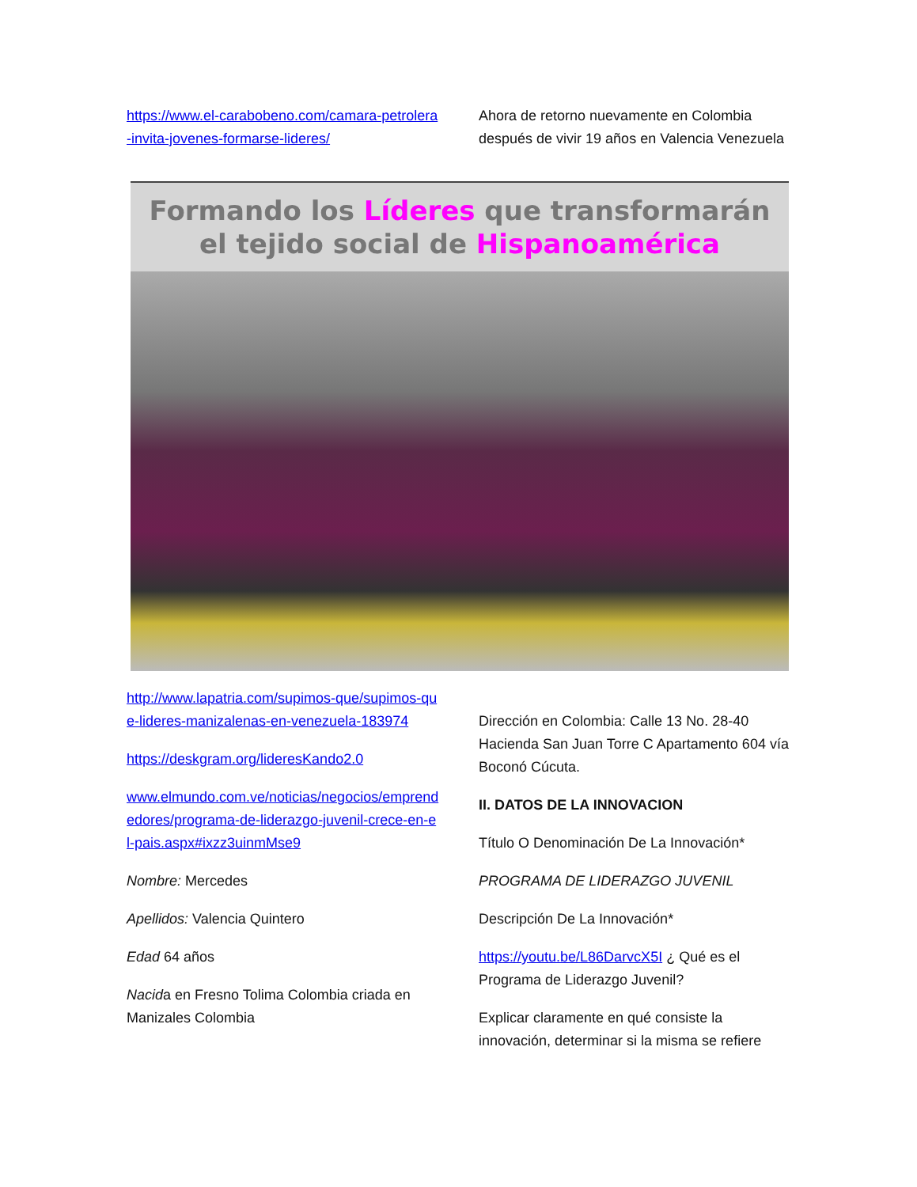https://www.el-carabobeno.com/camara-petrolera-invita-jovenes-formarse-lideres/
Ahora de retorno nuevamente en Colombia después de vivir 19 años en Valencia Venezuela
Formando los Líderes que transformarán
el tejido social de Hispanoamérica
http://www.lapatria.com/supimos-que/supimos-que-lideres-manizalenas-en-venezuela-183974
https://deskgram.org/lideresKando2.0
www.elmundo.com.ve/noticias/negocios/emprendedores/programa-de-liderazgo-juvenil-crece-en-el-pais.aspx#ixzz3uinmMse9
Nombre: Mercedes
Apellidos: Valencia Quintero
Edad 64 años
Nacida en Fresno Tolima Colombia criada en Manizales Colombia
Dirección en Colombia: Calle 13 No. 28-40 Hacienda San Juan Torre C Apartamento 604 vía Boconó Cúcuta.
II. DATOS DE LA INNOVACION
Título O Denominación De La Innovación*
PROGRAMA DE LIDERAZGO JUVENIL
Descripción De La Innovación*
https://youtu.be/L86DarvcX5I ¿ Qué es el Programa de Liderazgo Juvenil?
Explicar claramente en qué consiste la innovación, determinar si la misma se refiere